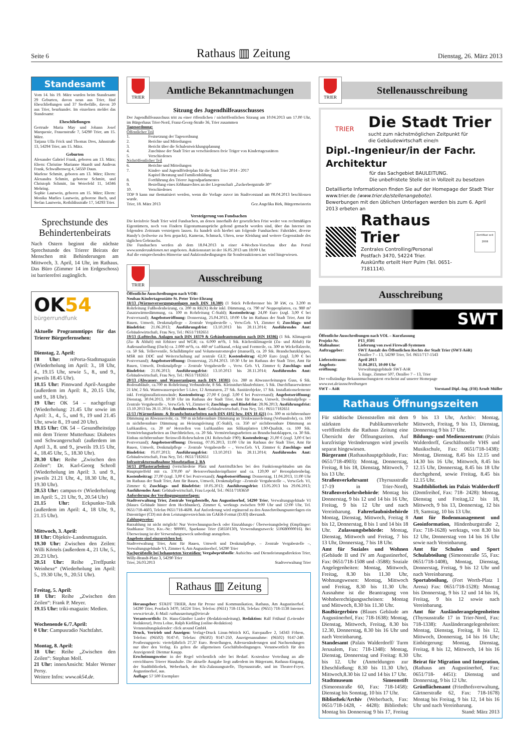Seite 6 Rathaus ▥ Zeitung Dienstag, 26. März 2013
Standesamt
Vom 14. bis 19. März wurden beim Standesamt 29 Geburten, davon neun aus Trier, fünf Eheschließungen und 37 Sterbefälle, davon 20 aus Trier, beurkundet. Im einzelnen meldet das Standesamt:
Eheschließungen
Gertrude Maria May und Johann Josef Marquenie, Frauenstraße 7, 54290 Trier, am 15. März.
Tatjana Ulla Frick und Thomas Dres, Jahnstraße 13, 54294 Trier, am 15. März.
Geburten
Alexander Gabriel Frank, geboren am 13. März; Eltern: Christine Marianne Haardt und Andreas Frank, Schwalbenweg 4, 54550 Daun.
Marlene Schmitt, geboren am 13. März; Eltern: Alexandra Schmitt, geborene Schmitt, und Christoph Schmitt, Im Weierfeld 11, 54346 Mehring.
Sophie Lautwein, geboren am 15. März; Eltern: Monika Marlies Lautwein, geborene Bach, und Stefan Lautwein, Rothildisstraße 17, 54293 Trier.
Sprechstunde des Behindertenbeirats
Nach Ostern beginnt die nächste Sprechstunde des Trierer Beirats der Menschen mit Behinderungen am Mittwoch, 3. April, 14 Uhr, im Rathaus. Das Büro (Zimmer 14 im Erdgeschoss) ist barrierefrei zugänglich.
OK54
bürgerrundfunk
Aktuelle Programmtipps für das Trierer Bürgerfernsehen:
Dienstag, 2. April:
18 Uhr: rePorta-Stadtmagazin (Wiederholung im April: 3., 18 Uhr, 4., 19.15 Uhr, sowie 5., 8., und 9., jeweils 18.45 Uhr).
18.15 Uhr: Pinnwand April-Ausgabe (außerdem im April: 8., 20.15 Uhr, und 9., 18 Uhr).
19 Uhr: OK 54 – nachgefragt (Wiederholung: 21.45 Uhr sowie im April: 3., 4., 5., und 9., 19 und 21.45 Uhr, sowie 8., 19 und 20 Uhr).
19.15 Uhr: OK 54 – Gesundheitstipp mit dem Trierer Mutterhaus: Diabetes und Schwangerschaft (außerdem im April 3., 8. und 9., jeweils 19.15 Uhr, 4., 18.45 Uhr, 5., 18.30 Uhr).
20.30 Uhr: Reihe „Zwischen den Zeilen“: Dr. Karl-Georg Schroll (Wiederholung im April: 3. und 9., jeweils 21.21 Uhr, 4., 18.30 Uhr, 8., 19.30 Uhr).
20.53 Uhr: campus-tv (Wiederholung im April: 5., 21 Uhr, 9., 20.54 Uhr)
21.15 Uhr: Eckpunkte-Talk (außerdem im April: 4., 18 Uhr, 9., 21.15 Uhr).
Mittwoch, 3. April:
18 Uhr: Objektiv-Landesmagazin.
19.30 Uhr: Zwischen den Zeilen: Willi Körtels (außerdem 4., 21 Uhr, 5., 20.23 Uhr).
20.51 Uhr: Reihe „Treffpunkt Weinhexe“ (Wiederholung im April: 5., 19.30 Uhr, 9., 20.51 Uhr).
Freitag, 5. April:
18 Uhr: Reihe „Zwischen den Zeilen“: Frank P. Meyer.
19.15 Uhr: triki-magazin: Medien.
Wochenende 6./7.April:
0 Uhr: Campusradio Nachtfahrt.
Montag, 8. April:
18 Uhr: Reihe „Zwischen den Zeilen“: Stephan Moll.
21 Uhr: innenAnsicht: Maler Werner Persy.
Weitere Infos: www.ok54.de.
TRIER
Amtliche Bekanntmachungen
Sitzung des Jugendhilfeausschusses
Der Jugendhilfeausschuss tritt zu einer öffentlichen / nichtöffentlichen Sitzung am 10.04.2013 um 17.00 Uhr, im Bürgerhaus Trier-Nord, Franz-Georg-Straße 36, Trier zusammen
Tagesordnung:
Öffentlicher Teil
| 1. | Festsetzung der Tagesordnung |
| 2. | Berichte und Mitteilungen |
| 3. | Bericht über die Schulentwicklungsplanung |
| 4. | Zuschüsse der Stadt Trier an verschiedenen freie Träger von Kindertagesstätten |
| 5. | Verschiedenes |
| Nichtöffentlicher Teil | |
| 6. | Berichte und Mitteilungen |
| 7. | Kinder- und Jugendförderplan für die Stadt Trier 2014 - 2017 Kapitel Beratung und Familienbildung |
| 8. | Fortführung des Trierer Jugendparlamentes |
| 9. | Bestellung eines Erbbaurechtes an der Liegenschaft „Zuckerbergstraße 30“ |
| 10. | Verschiedenes |
TOP 9 kann nur thematisiert werden, wenn die Vorlage zuvor im Stadtvorstand am 08.04.2013 beschlossen wurde.
Trier, 18. März 2013 Gez.Angelika Birk, Bürgermeisterin
Versteigerung von Fundsachen
Die kreisfreie Stadt Trier wird Fundsachen, an denen innerhalb der gesetzlichen Frist weder von rechtmäßigen Eigentümern, noch von Findern Eigentumsansprüche geltend gemacht worden sind, über das Internet im folgenden Zeitraum versteigern lassen. Es handelt sich hierbei um folgende Fundsachen: Fahrräder, diverse Handy’s (teilweise zu Sets gepackt), Kameras, Schmuck, Uhren, neue Kleidung und weitere Gegenstände des täglichen Gebrauchs.
Die Fundsachen werden ab dem 18.04.2013 in einer 4-Wochen-Vorschau über das Portal www.sonderauktionen.net angeboten. Auktionsstart ist der 16.05.2013 um 18:00 Uhr.
Auf die entsprechenden Hinweise und Auktionsbedingungen für Sonderauktionen.net wird hingewiesen.
TRIER
Ausschreibung
Öffentliche Ausschreibungen nach VOB:
Neubau Kindertagesstätte St. Peter Trier-Ehrang
18/13 (Wärmeversorgungsanlagen nach DIN 18.380) (1 Stück Pelletbrenner bis 30 kW, ca. 3.200 m Rohrleitung Fußbodenheizung, ca. 200 m RE(X) Rohr inkl. Dämmung, ca. 790 m² Noppenplatten, ca. 980 m² Zusatzwärmedämmung, ca. 100 m Rohrleitung C-Stahl); Kostenbeitrag: 24,00 Euro (zzgl. 3,00 € bei Postversand); Angebotseröffnung: Donnerstag, 25.04.2013, 10:00 Uhr im Rathaus der Stadt Trier, Amt für Bauen, Umwelt, Denkmalpflege – Zentrale Vergabestelle -, Verw.Geb. VI, Zimmer 6; Zuschlags- und Bindefrist: 21.06.2013; Ausführungsfrist: 13.10.2013 bis 28.11.2014; Ausführendes Amt: Gebäudewirtschaft, Frau Ney, Tel.: 0651/7182651
19/13 (Lufttechn. Anlagen nach DIN 18379 & Gebäudeautomation nach DIN 18386) (1 Stk. Klimagerät (Zu- & Abluft) mit Erhitzer und WGR; ca. 6.000 m³/h, 1 Stk. Küchenklimagerät (Zu- und Abluft) für Außenaufstellung (Dach) ca. 2.000 m³/h, ca. 460 m² Luftkanal, eckig und Formteile, ca. 300 m Wickelfalzrohr, ca. 50 Stk. Tellerventile, Schalldämpfer und Volumenstromregler (manuell), ca. 20 Stk. Brandschutzklappen, MSR mit DDC und Weiterschaltung auf zentrale GLT; Kostenbeitrag: 42,00 Euro (zzgl. 3,00 € bei Postversand); Angebotseröffnung: Donnerstag, 25.04.2013. 10:30 Uhr im Rathaus der Stadt Trier, Amt für Bauen, Umwelt, Denkmalpflege – Zentrale Vergabestelle –, Verw. Geb. VI, Zimmer 6; Zuschlags- und Bindefrist: 21.06.2013; Ausführungsfrist: 13.10.2013 bis 28.11.2014; Ausführendes Amt: Gebäudewirtschaft, Frau Ney, Tel.: 0651/7182651
20/13 (Abwasser- und Wasseranlagen nach DIN 18381) (ca. 280 m Abwasserleitungen Guss, 6 Stk. Bodenabläufe, ca.700 m Rohrleitung Verbundrohr, 8 Stk. Kleinstdurchlauferhitzer, 5 Stk. Durchflusserwärmer 21 kW, 2 Stk. Warmwasserspeicher 5 Liter, 12 Armaturen, 27 Stk. Sanitärobjekte, 17 Stk. Installationselemente inkl. Fertiginstallationswände; Kostenbeitrag: 27,00 € (zzgl. 3,00 € bei Postversand); Angebotseröffnung: Dienstag, 30.04.2013, 10:30 Uhr im Rathaus der Stadt Trier, Amt für Bauen, Umwelt, Denkmalpflege – Zentrale Vergabestelle -, Verw.Geb. VI, Zimmer 6; Zuschlags- und Bindefrist: 28.06.2013; Ausführungsfrist: 13.10.2013 bis 28.11.2014; Ausführendes Amt: Gebäudewirtschaft, Frau Ney, Tel.: 0651/7182651
21/13 (Wärmedämm- & Brandschutzarbeiten nach DIN 4102 bzw. DIN 18 421) (ca. 300 m nichtbrennbare Dämmung an Abwasserrohr, ca. 700 m nichtbrennbare Dämmung an Trinkwasserleitung (Verbundrohr), ca. 100 m nichtbrennbare Dämmung an Heizungsleitung (C-Stahl), ca. 350 m² nichtbrennbare Dämmung an Luftkanälen, ca. 20 m² Herstellen von Luftkanälen aus Silikatplatten L90-Qualität, ca. 100 Stk. Vermörtelungsarbeiten an Durchbrüchen, ca. 20 Stk. Vermörtelungsarbeiten an Brandschutzklappen, ca. 30 Stk. Einbau nichtbrennbare Steinwoll-Rohrschalem (A1 Rohrschale F90); Kostenbeitrag: 21,00 € (zzgl. 3,00 € bei Postversand); Angebotseröffnung: Dienstag, 07.05.2013, 11:00 Uhr im Rathaus der Stadt Trier, Amt für Bauen, Umwelt, Denkmalpflege – Zentrale Vergabestelle – , Verw.Geb. VI, Zimmer 6; Zuschlags- und Bindefrist: 05.07.2013; Ausführungsfrist: 13.10.2013 bis 28.11.2014; Ausführendes Amt: Gebäudewirtschaft, Frau Ney, Tel.: 0651/7182651
Infrastrukturmaßnahme Moselstadion 2. BA
34/13 (Pflasterarbeiten) (verschiedene Platz und Antrittsflächen bei den Funktionsgebäuden um das Hauptspielfeld mit ca. 370,00 m² Betonverbundsteinpflaster und ca. 120,00 m² Betonplattenbelag. Kostenbeitrag: 27,00 (zzgl. 3,00 € bei Postversand); Angebotseröffnung: Donnerstag, 11.04.2013, 11:00 Uhr im Rathaus der Stadt Trier, Amt für Bauen, Umwelt, Denkmalpflege –Zentrale Vergabestelle –, Verw.Geb. VI, Zimmer 6; Zuschlags- und Bindefrist: 10.05.2013; Ausführungsfrist: 13.05.2013 bis 29.06.2013; Ausführendes Amt: Gebäudewirtschaft, Frau Lepold, Tel.: 0651/7183650
Anforderung der Verdingungsunterlagen:
Stadtverwaltung Trier, Zentrale Vergabestelle, Am Augustinerhof, 54290 Trier, Verwaltungsgebäude VI (blaues Gebäude hinter dem Hochbunker), Zimmer 6, werktags zwischen 9:00 Uhr und 12:00 Uhr, Tel. 0651/718-4603, Telefax 0651/718-4608. Auf Anforderung wird ergänzend zu den Ausschreibungsunterlagen ein Datenträger (CD) mit dem Leistungsverzeichnis im GAEB-Format (D.83) übersandt.
Zahlungsweise:
Barzahlung ist nicht möglich! Nur Verrechnungsscheck oder Einzahlungs-/ Überweisungsbeleg (Empfänger: Stadtkasse Trier, Kto.-Nr.: 900001, Sparkasse Trier (58550130), Verwendungszweck: 510680000016). Bei Überweisung ist der Verwendungszweck unbedingt anzugeben.
Angebote sind einzureichen bei:
Stadtverwaltung Trier, Amt für Bauen, Umwelt und Denkmalpflege, – Zentrale Vergabestelle –, Verwaltungsgebäude VI, Zimmer 6, Am Augustinerhof, 54290 Trier
Nachprüfstelle bei behaupteten Verstößen: Vergabeprüfstelle: Aufsichts- und Dienstleistungsdirektion Trier, Willy-Brandt-Platz 3, 54290 Trier
Trier, 26.03.2013 Stadtverwaltung Trier
Rathaus ▥ Zeitung
Herausgeber: STADT TRIER, Amt für Presse und Kommunikation, Rathaus, Am Augustinerhof, 54290 Trier, Postfach 3470, 54224 Trier, Telefon: (0651) 718-1136, Telefax: (0651) 718-1138 Internet: www.trier.de, E-Mail: rathauszeitung@trier.de
Verantwortlich: Dr. Hans-Günther Lanfer (Redaktionsleitung), Redaktion: Ralf Frühauf (Leitender Redakteur), Petra Lohse, Ralph Kießling (online-Redaktion)
Veranstaltungskalender: click around GmbH.
Druck, Vertrieb und Anzeigen: Verlag+Druck Linus-Wittich KG, Europaallee 2, 54343 Föhren, Telefon: (06502) 9147-0, Telefax: (06502) 9147-250, Anzeigenannahme: (06502) 9147-240. Postbezugspreis: vierteljährlich 27,37 Euro. Bestellungen, Adressenänderungen und Nachsendungen nur über den Verlag. Es gelten die allgemeinen Geschäftsbedingungen. Verantwortlich für den Anzeigenteil: Dietmar Kaupp.
Erscheinungsweise: in der Regel wöchentlich oder bei Bedarf. Kostenlose Verteilung an alle erreichbaren Trierer Haushalte. Die aktuelle Ausgabe liegt außerdem im Bürgeramt, Rathaus-Eingang, der Stadtbibliothek, Weberbach, der Kfz-Zulassungsstelle, Thyrsusstraße, und im Theater-Foyer, Augustinerhof, aus.
Auflage: 57 500 Exemplare
TRIER
Stellenausschreibung
TRIER
Die Stadt Trier
sucht zum nächstmöglichen Zeitpunkt für
die Gebäudewirtschaft eine/n
Dipl.-Ingenieur/in der Fachr. Architektur
für das Sachgebiet BAULEITUNG.
Die unbefristete Stelle ist in Vollzeit zu besetzen
Detaillierte Informationen finden Sie auf der Homepage der Stadt Trier www.trier.de (www.trier.de/stellenangebote).
Bewerbungen mit den üblichen Unterlagen werden bis zum 6. April 2013 erbeten an
Rathaus Trier
Zentrales Controlling/Personal
Postfach 3470, 54224 Trier.
Auskünfte erteilt Herr Pulm (Tel. 0651-7181114).
Zertifikat seit 2008
Ausschreibung
SWT
Öffentliche Ausschreibungen nach VOL – Kurzfassung
| Projekt-Nr. | P13_0301 |
| Maßnahme: | Lieferung von zwei Firewall-Systemen |
| Auftraggeber: | SWT Anstalt des Öffentlichen Rechts der Stadt Trier (SWT-AöR) Ostallee 7 – 13, 54290 Trier, Tel. 0651/717-1543 |
| Lieferzeitraum: | April 2013 |
| Angebots- eröffnung: | 11.04.2013, 10:00 Uhr Verwaltungsgebäude SWT-AöR 5. Etage, Zimmer 507, Ostallee 7 – 13, Trier |
Der vollständige Bekanntmachungstext erscheint auf unserer Homepage
www.swt.de/ausschreibungen
SWT – AöR Vorstand Dipl.-Ing. (FH) Arndt Müller
Rathaus Öffnungszeiten
Für städtische Dienststellen mit dem stärksten Publikumsverkehr veröffentlicht die Rathaus Zeitung eine Übersicht der Öffnungszeiten. Auf kurzfristige Veränderungen wird jeweils separat hingewiesen.
Bürgeramt (Rathaushauptgebäude, Fax: 0651/718-4903): Montag, Donnerstag, Freitag, 8 bis 18, Dienstag, Mittwoch, 7 bis 13 Uhr.
Straßenverkehrsamt (Thyrsusstraße 17-19 in Trier-Nord), Straßenverkehrsbehörde: Montag bis Donnerstag, 9 bis 12 und 14 bis 16 Uhr, Freitag, 9 bis 12 Uhr und nach Vereinbarung. Fahrerlaubnisbehörde Montag, Dienstag, Mittwoch, Freitag 8 bis 12, Donnerstag, 8 bis 1 und 14 bis 18 Uhr. Zulassungsbehörde: Montag, Dienstag, Mittwoch und Freitag, 7 bis 13 Uhr, Donnerstag, 7 bis 18 Uhr.
Amt für Soziales und Wohnen (Gebäude II und IV am Augustinerhof, Fax: 0651/718-1508 und -3588): Soziale Angelegenheiten: Montag, Mittwoch, Freitag, 8.30 bis 11.30 Uhr, Wohnungswesen: Montag, Mittwoch und Freitag, 8.30 bis 11.30 Uhr. Ausnahme ist die Beantragung von Wohnberechtigungsscheinen: Montag und Mittwoch, 8.30 bis 11.30 Uhr.
BauBürgerbüro (Blaues Gebäude am Augustinerhof, Fax: 718-1638): Montag, Dienstag, Mittwoch, Freitag, 8.30 bis 12.30, Donnerstag, 8.30 bis 16 Uhr und nach Vereinbarung.
Standesamt (Palais Walderdorff/ Turm Jerusalem, Fax: 718-1348): Montag, Dienstag, Donnerstag und Freitag: 8.30 bis 12. Uhr (Anmeldungen zur Eheschließung: 8.30 bis 11.30 Uhr), Mittwoch,8.30 bis 12 und 14 bis 17 Uhr.
Stadtmuseum Simeonstift (Simeonstraße 60, Fax: 718-1458): Dienstag bis Sonntag, 10 bis 17 Uhr.
Bibliothek/Archiv (Weberbach, Fax: 0651/718-1428, - 4428): Bibliothek: Montag bis Donnerstag 9 bis 17, Freitag 9 bis 13 Uhr, Archiv: Montag, Mittwoch, Freitag, 9 bis 13, Dienstag, Donnerstag 9 bis 17 Uhr.
Bildungs- und Medienzentrum: (Palais Walderdorff, Geschäftsstelle VHS und Musikschule, Fax: 0651/718-1438): Montag, Dienstag, 8.45 bis 12.15 und 14.30 bis 16 Uhr, Mittwoch, 8.45 bis 12.15 Uhr, Donnerstag, 8.45 bis 18 Uhr durchgehend, sowie Freitag, 8.45 bis 12.15 Uhr.
Stadtbibliothek im Palais Walderdorff (Domfreihof, Fax: 718- 2428): Montag, Dienstag und Freitag,12 bis 18, Mittwoch, 9 bis 13, Donnerstag, 12 bis 19, Samstag, 10 bis 13 Uhr.
Amt für Bodenmanagement und Geoinformation, Hindenburgstraße 2, Fax: 718-1628) werktags, von 8.30 bis 12 Uhr, Donnerstag von 14 bis 16 Uhr sowie nach Vereinbarung.
Amt für Schulen und Sport Schulabteilung (Simeonstraße 55, Fax: 0651/718-1408), Montag, Dienstag, Donnerstag, Freitag, 9 bis 12 Uhr und nach Vereinbarung.
Sportabteilung, (Fort Worth-Platz 1 Arena) Fax: 0651/718-1528): Montag bis Donnerstag, 9 bis 12 und 14 bis 16, Freitag, 9 bis 12 sowie nach Vereinbarung.
Amt für Ausländerangelegenheiten (Thyrsusstraße 17 in Trier-Nord, Fax: 718-1338): Ausländerangelegenheiten: Montag, Dienstag, Freitag, 8 bis 12, Mittwoch, Donnerstag, 14 bis 16 Uhr; Einbürgerung: Montag, Dienstag, Freitag, 8 bis 12, Mittwoch, 14 bis 16 Uhr.
Beirat für Migration und Integration, (Rathaus am Augustinerhof, Fax: 0651/718- 4451): Dienstag und Donnerstag, 9 bis 12 Uhr.
Grünflächenamt (Friedhofsverwaltung, Gärtnerstraße 62, Fax: 718-1678) Montag bis Freitag, 9 bis 12, 14 bis 16 Uhr und nach Vereinbarung.
Stand: März 2013